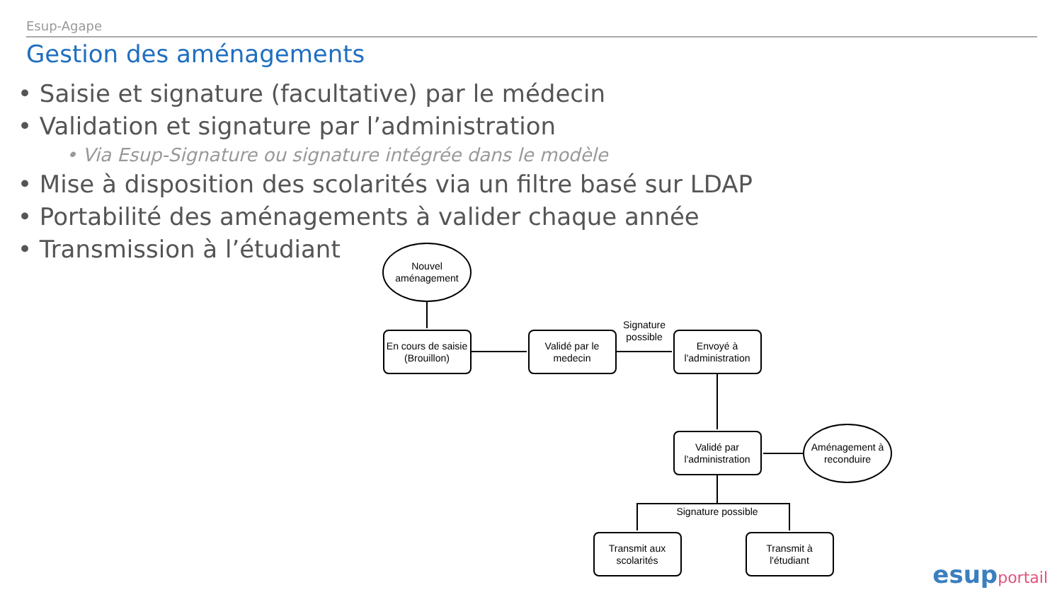Esup-Agape
Gestion des aménagements
• Saisie et signature (facultative) par le médecin
• Validation et signature par l’administration
• Via Esup-Signature ou signature intégrée dans le modèle
• Mise à disposition des scolarités via un filtre basé sur LDAP
• Portabilité des aménagements à valider chaque année
• Transmission à l’étudiant
Nouvel
aménagement
En cours de saisie
(Brouillon)
Validé par le
medecin
Signature
possible
Envoyé à
l'administration
Validé par
l'administration
Aménagement à
reconduire
Signature possible
Transmit aux
scolarités
Transmit à
l'étudiant
esupportail